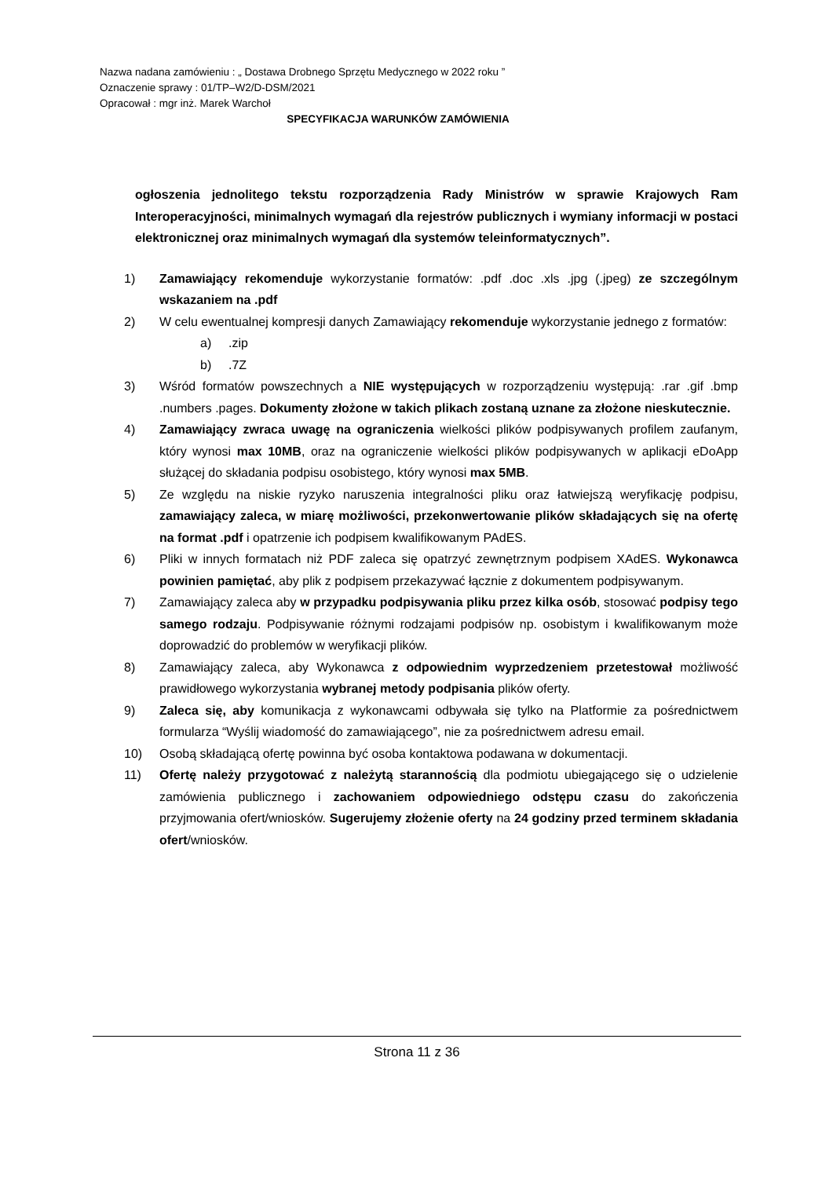Nazwa nadana zamówieniu : „ Dostawa Drobnego Sprzętu Medycznego w 2022 roku ”
Oznaczenie sprawy : 01/TP–W2/D-DSM/2021
Opracował : mgr inż. Marek Warchoł
SPECYFIKACJA WARUNKÓW ZAMÓWIENIA
ogłoszenia jednolitego tekstu rozporządzenia Rady Ministrów w sprawie Krajowych Ram Interoperacyjności, minimalnych wymagań dla rejestrów publicznych i wymiany informacji w postaci elektronicznej oraz minimalnych wymagań dla systemów teleinformatycznych”.
1) Zamawiający rekomenduje wykorzystanie formatów: .pdf .doc .xls .jpg (.jpeg) ze szczególnym wskazaniem na .pdf
2) W celu ewentualnej kompresji danych Zamawiający rekomenduje wykorzystanie jednego z formatów:
a).zip
b).7Z
3) Wśród formatów powszechnych a NIE występujących w rozporządzeniu występują: .rar .gif .bmp .numbers .pages. Dokumenty złożone w takich plikach zostaną uznane za złożone nieskutecznie.
4) Zamawiający zwraca uwagę na ograniczenia wielkości plików podpisywanych profilem zaufanym, który wynosi max 10MB, oraz na ograniczenie wielkości plików podpisywanych w aplikacji eDoApp służącej do składania podpisu osobistego, który wynosi max 5MB.
5) Ze względu na niskie ryzyko naruszenia integralności pliku oraz łatwiejszą weryfikację podpisu, zamawiający zaleca, w miarę możliwości, przekonwertowanie plików składających się na ofertę na format .pdf i opatrzenie ich podpisem kwalifikowanym PAdES.
6) Pliki w innych formatach niż PDF zaleca się opatrzyć zewnętrznym podpisem XAdES. Wykonawca powinien pamiętać, aby plik z podpisem przekazywać łącznie z dokumentem podpisywanym.
7) Zamawiający zaleca aby w przypadku podpisywania pliku przez kilka osób, stosować podpisy tego samego rodzaju. Podpisywanie różnymi rodzajami podpisów np. osobistym i kwalifikowanym może doprowadzić do problemów w weryfikacji plików.
8) Zamawiający zaleca, aby Wykonawca z odpowiednim wyprzedzeniem przetestował możliwość prawidłowego wykorzystania wybranej metody podpisania plików oferty.
9) Zaleca się, aby komunikacja z wykonawcami odbywała się tylko na Platformie za pośrednictwem formularza “Wyślij wiadomość do zamawiającego”, nie za pośrednictwem adresu email.
10) Osobą składającą ofertę powinna być osoba kontaktowa podawana w dokumentacji.
11) Ofertę należy przygotować z należytą starannością dla podmiotu ubiegającego się o udzielenie zamówienia publicznego i zachowaniem odpowiedniego odstępu czasu do zakończenia przyjmowania ofert/wniosków. Sugerujemy złożenie oferty na 24 godziny przed terminem składania ofert/wniosków.
Strona 11 z 36